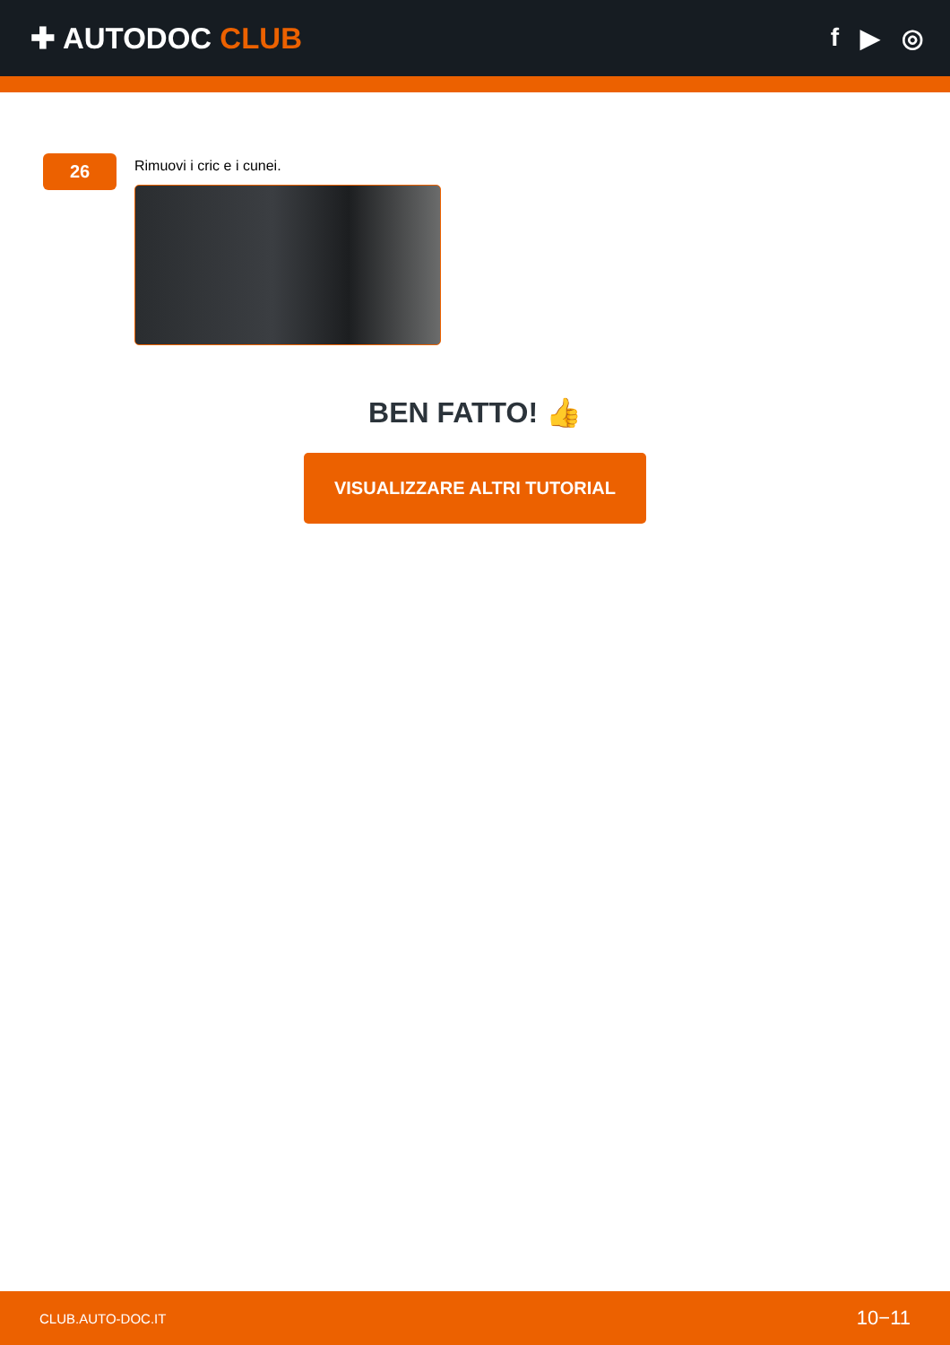✚ AUTODOC CLUB
f ▶ ◎
26
Rimuovi i cric e i cunei.
BEN FATTO! 👍
VISUALIZZARE ALTRI TUTORIAL
CLUB.AUTO-DOC.IT 10−11